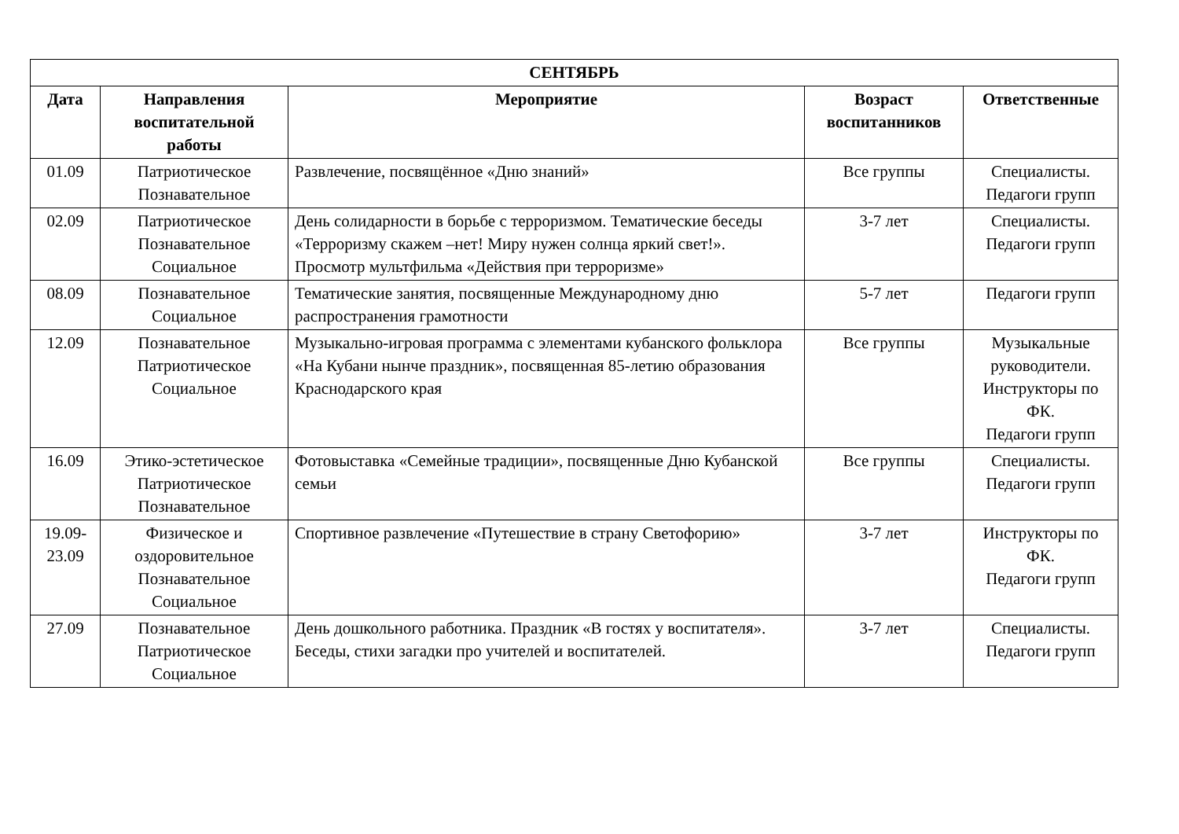| СЕНТЯБРЬ | | | | |
| --- | --- | --- | --- | --- |
| Дата | Направления воспитательной работы | Мероприятие | Возраст воспитанников | Ответственные |
| 01.09 | Патриотическое Познавательное | Развлечение, посвящённое «Дню знаний» | Все группы | Специалисты. Педагоги групп |
| 02.09 | Патриотическое Познавательное Социальное | День солидарности в борьбе с терроризмом. Тематические беседы «Терроризму скажем –нет! Миру нужен солнца яркий свет!». Просмотр мультфильма «Действия при терроризме» | 3-7 лет | Специалисты. Педагоги групп |
| 08.09 | Познавательное Социальное | Тематические занятия, посвященные Международному дню распространения грамотности | 5-7 лет | Педагоги групп |
| 12.09 | Познавательное Патриотическое Социальное | Музыкально-игровая программа с элементами кубанского фольклора «На Кубани нынче праздник», посвященная 85-летию образования Краснодарского края | Все группы | Музыкальные руководители. Инструкторы по ФК. Педагоги групп |
| 16.09 | Этико-эстетическое Патриотическое Познавательное | Фотовыставка «Семейные традиции», посвященные Дню Кубанской семьи | Все группы | Специалисты. Педагоги групп |
| 19.09- 23.09 | Физическое и оздоровительное Познавательное Социальное | Спортивное развлечение «Путешествие в страну Светофорию» | 3-7 лет | Инструкторы по ФК. Педагоги групп |
| 27.09 | Познавательное Патриотическое Социальное | День дошкольного работника. Праздник «В гостях у воспитателя». Беседы, стихи загадки про учителей и воспитателей. | 3-7 лет | Специалисты. Педагоги групп |